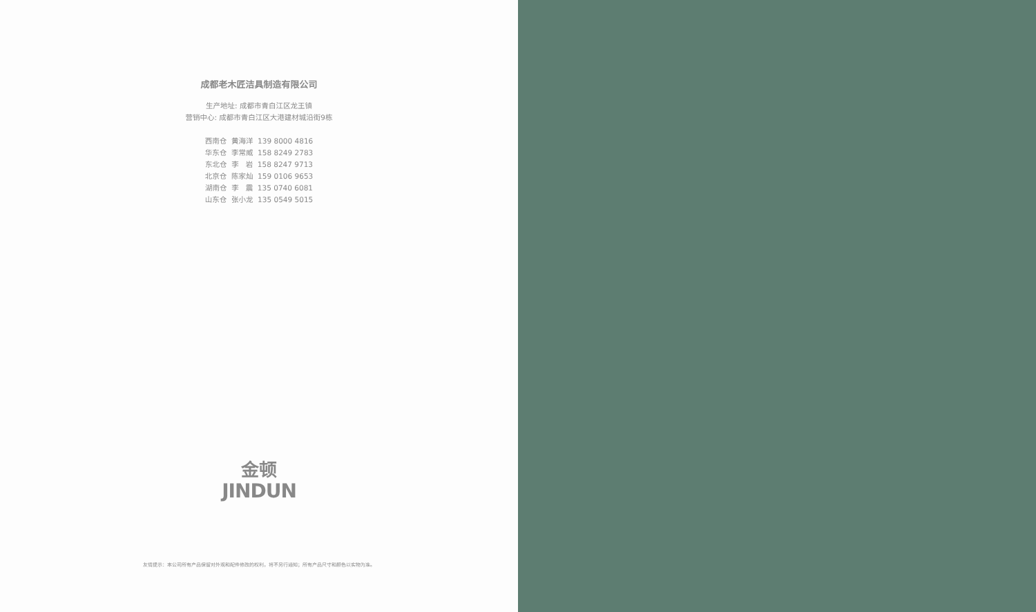成都老木匠洁具制造有限公司
生产地址: 成都市青白江区龙王镇
营销中心: 成都市青白江区大港建材城沿街9栋
西南仓 黄海洋 139 8000 4816
华东仓 李常威 158 8249 2783
东北仓 李 岩 158 8247 9713
北京仓 陈家灿 159 0106 9653
湖南仓 李 震 135 0740 6081
山东仓 张小龙 135 0549 5015
金顿
JINDUN
友情提示：本公司所有产品保留对外观和配件修改的权利，将不另行通知；所有产品尺寸和颜色以实物为准。